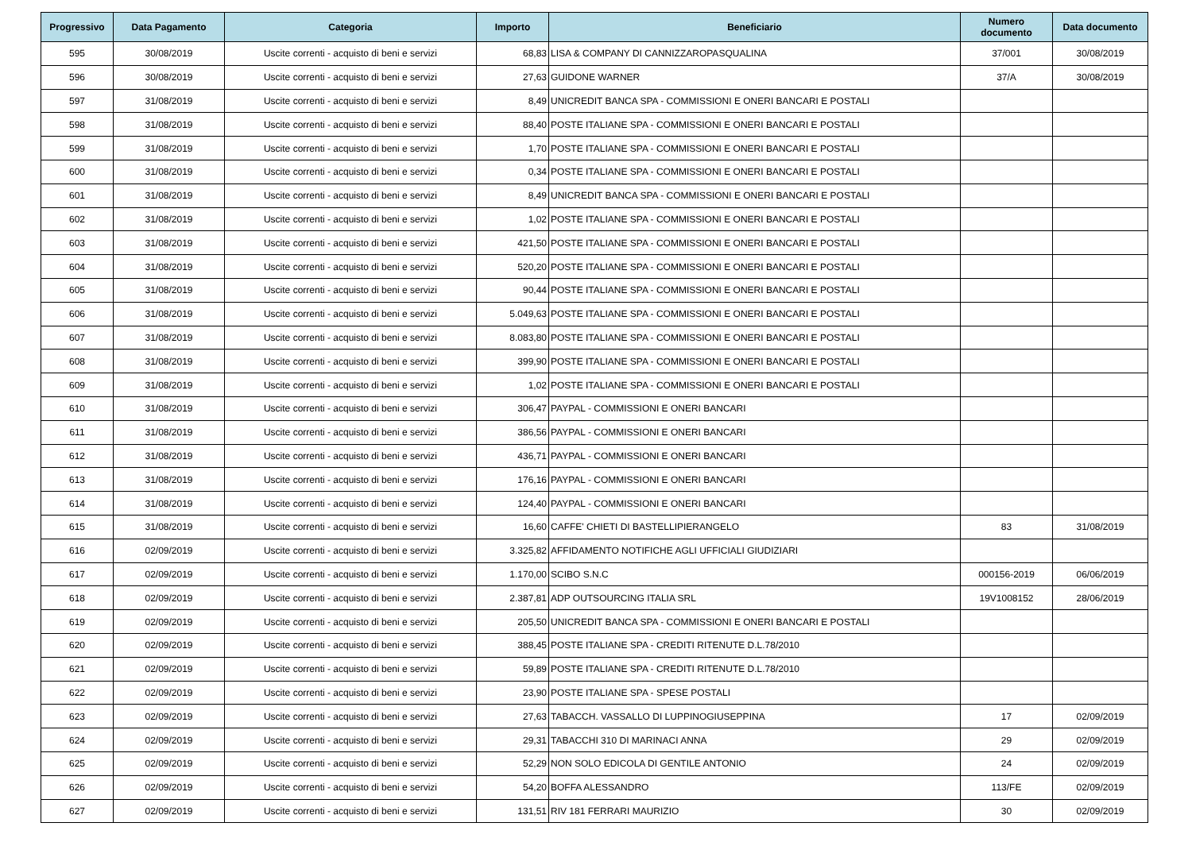| Progressivo | Data Pagamento | Categoria | Importo | Beneficiario | Numero documento | Data documento |
| --- | --- | --- | --- | --- | --- | --- |
| 595 | 30/08/2019 | Uscite correnti - acquisto di beni e servizi | 68,83 | LISA & COMPANY DI CANNIZZAROPASQUALINA | 37/001 | 30/08/2019 |
| 596 | 30/08/2019 | Uscite correnti - acquisto di beni e servizi | 27,63 | GUIDONE WARNER | 37/A | 30/08/2019 |
| 597 | 31/08/2019 | Uscite correnti - acquisto di beni e servizi | 8,49 | UNICREDIT BANCA SPA - COMMISSIONI E ONERI BANCARI E POSTALI | | |
| 598 | 31/08/2019 | Uscite correnti - acquisto di beni e servizi | 88,40 | POSTE ITALIANE SPA - COMMISSIONI E ONERI BANCARI E POSTALI | | |
| 599 | 31/08/2019 | Uscite correnti - acquisto di beni e servizi | 1,70 | POSTE ITALIANE SPA - COMMISSIONI E ONERI BANCARI E POSTALI | | |
| 600 | 31/08/2019 | Uscite correnti - acquisto di beni e servizi | 0,34 | POSTE ITALIANE SPA - COMMISSIONI E ONERI BANCARI E POSTALI | | |
| 601 | 31/08/2019 | Uscite correnti - acquisto di beni e servizi | 8,49 | UNICREDIT BANCA SPA - COMMISSIONI E ONERI BANCARI E POSTALI | | |
| 602 | 31/08/2019 | Uscite correnti - acquisto di beni e servizi | 1,02 | POSTE ITALIANE SPA - COMMISSIONI E ONERI BANCARI E POSTALI | | |
| 603 | 31/08/2019 | Uscite correnti - acquisto di beni e servizi | 421,50 | POSTE ITALIANE SPA - COMMISSIONI E ONERI BANCARI E POSTALI | | |
| 604 | 31/08/2019 | Uscite correnti - acquisto di beni e servizi | 520,20 | POSTE ITALIANE SPA - COMMISSIONI E ONERI BANCARI E POSTALI | | |
| 605 | 31/08/2019 | Uscite correnti - acquisto di beni e servizi | 90,44 | POSTE ITALIANE SPA - COMMISSIONI E ONERI BANCARI E POSTALI | | |
| 606 | 31/08/2019 | Uscite correnti - acquisto di beni e servizi | 5.049,63 | POSTE ITALIANE SPA - COMMISSIONI E ONERI BANCARI E POSTALI | | |
| 607 | 31/08/2019 | Uscite correnti - acquisto di beni e servizi | 8.083,80 | POSTE ITALIANE SPA - COMMISSIONI E ONERI BANCARI E POSTALI | | |
| 608 | 31/08/2019 | Uscite correnti - acquisto di beni e servizi | 399,90 | POSTE ITALIANE SPA - COMMISSIONI E ONERI BANCARI E POSTALI | | |
| 609 | 31/08/2019 | Uscite correnti - acquisto di beni e servizi | 1,02 | POSTE ITALIANE SPA - COMMISSIONI E ONERI BANCARI E POSTALI | | |
| 610 | 31/08/2019 | Uscite correnti - acquisto di beni e servizi | 306,47 | PAYPAL - COMMISSIONI E ONERI BANCARI | | |
| 611 | 31/08/2019 | Uscite correnti - acquisto di beni e servizi | 386,56 | PAYPAL - COMMISSIONI E ONERI BANCARI | | |
| 612 | 31/08/2019 | Uscite correnti - acquisto di beni e servizi | 436,71 | PAYPAL - COMMISSIONI E ONERI BANCARI | | |
| 613 | 31/08/2019 | Uscite correnti - acquisto di beni e servizi | 176,16 | PAYPAL - COMMISSIONI E ONERI BANCARI | | |
| 614 | 31/08/2019 | Uscite correnti - acquisto di beni e servizi | 124,40 | PAYPAL - COMMISSIONI E ONERI BANCARI | | |
| 615 | 31/08/2019 | Uscite correnti - acquisto di beni e servizi | 16,60 | CAFFE' CHIETI DI BASTELLIPIERANGELO | 83 | 31/08/2019 |
| 616 | 02/09/2019 | Uscite correnti - acquisto di beni e servizi | 3.325,82 | AFFIDAMENTO NOTIFICHE AGLI UFFICIALI GIUDIZIARI | | |
| 617 | 02/09/2019 | Uscite correnti - acquisto di beni e servizi | 1.170,00 | SCIBO S.N.C | 000156-2019 | 06/06/2019 |
| 618 | 02/09/2019 | Uscite correnti - acquisto di beni e servizi | 2.387,81 | ADP OUTSOURCING ITALIA SRL | 19V1008152 | 28/06/2019 |
| 619 | 02/09/2019 | Uscite correnti - acquisto di beni e servizi | 205,50 | UNICREDIT BANCA SPA - COMMISSIONI E ONERI BANCARI E POSTALI | | |
| 620 | 02/09/2019 | Uscite correnti - acquisto di beni e servizi | 388,45 | POSTE ITALIANE SPA - CREDITI RITENUTE D.L.78/2010 | | |
| 621 | 02/09/2019 | Uscite correnti - acquisto di beni e servizi | 59,89 | POSTE ITALIANE SPA - CREDITI RITENUTE D.L.78/2010 | | |
| 622 | 02/09/2019 | Uscite correnti - acquisto di beni e servizi | 23,90 | POSTE ITALIANE SPA - SPESE POSTALI | | |
| 623 | 02/09/2019 | Uscite correnti - acquisto di beni e servizi | 27,63 | TABACCH. VASSALLO DI LUPPINOGIUSEPPINA | 17 | 02/09/2019 |
| 624 | 02/09/2019 | Uscite correnti - acquisto di beni e servizi | 29,31 | TABACCHI 310 DI MARINACI ANNA | 29 | 02/09/2019 |
| 625 | 02/09/2019 | Uscite correnti - acquisto di beni e servizi | 52,29 | NON SOLO EDICOLA DI GENTILE ANTONIO | 24 | 02/09/2019 |
| 626 | 02/09/2019 | Uscite correnti - acquisto di beni e servizi | 54,20 | BOFFA ALESSANDRO | 113/FE | 02/09/2019 |
| 627 | 02/09/2019 | Uscite correnti - acquisto di beni e servizi | 131,51 | RIV 181 FERRARI MAURIZIO | 30 | 02/09/2019 |